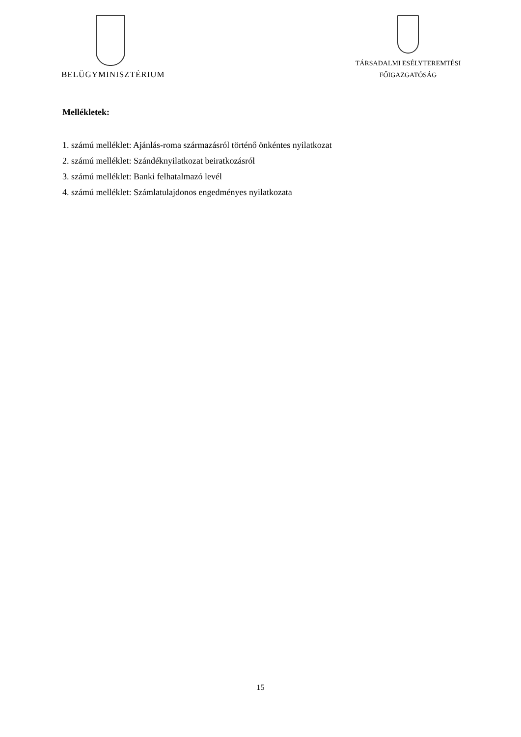BELÜGYMINISZTÉRIUM
TÁRSADALMI ESÉLYTEREMTÉSI
FŐIGAZGATÓSÁG
Mellékletek:
1. számú melléklet: Ajánlás-roma származásról történő önkéntes nyilatkozat
2. számú melléklet: Szándéknyilatkozat beiratkozásról
3. számú melléklet: Banki felhatalmazó levél
4. számú melléklet: Számlatulajdonos engedményes nyilatkozata
15